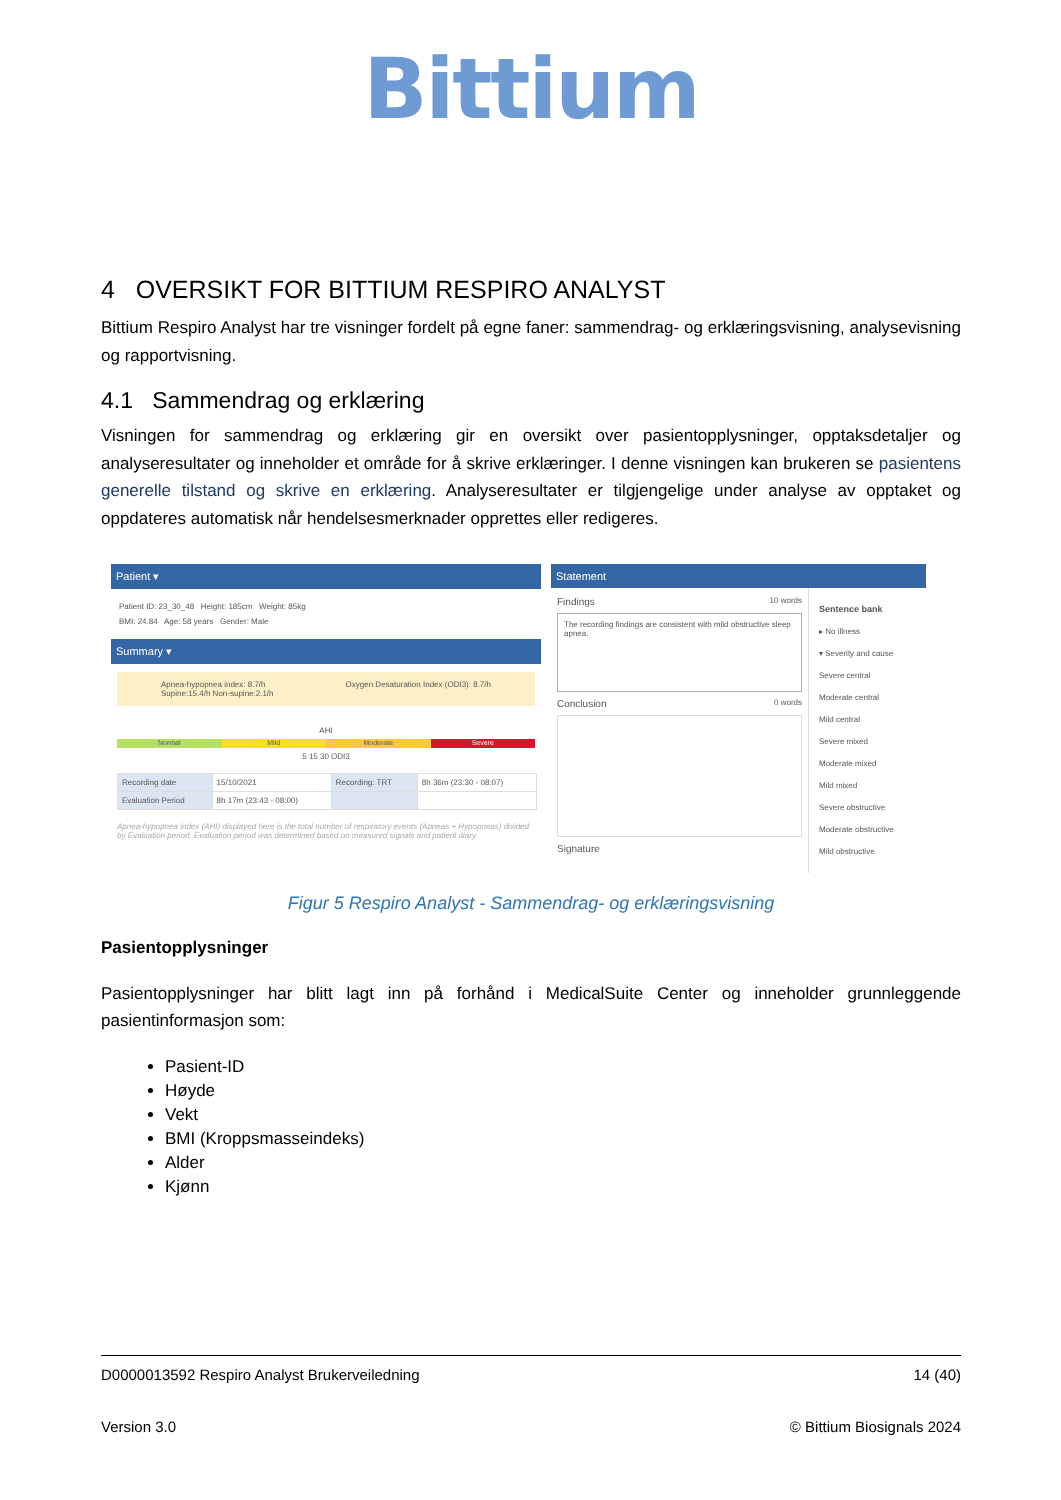Bittium
4 OVERSIKT FOR BITTIUM RESPIRO ANALYST
Bittium Respiro Analyst har tre visninger fordelt på egne faner: sammendrag- og erklæringsvisning, analysevisning og rapportvisning.
4.1 Sammendrag og erklæring
Visningen for sammendrag og erklæring gir en oversikt over pasientopplysninger, opptaksdetaljer og analyseresultater og inneholder et område for å skrive erklæringer. I denne visningen kan brukeren se pasientens generelle tilstand og skrive en erklæring. Analyseresultater er tilgjengelige under analyse av opptaket og oppdateres automatisk når hendelsesmerknader opprettes eller redigeres.
Patient ▾
Patient ID: 23_30_48 Height: 185cm Weight: 85kg
BMI: 24.84 Age: 58 years Gender: Male
Summary ▾
Apnea-hypopnea index: 8.7/h
Supine:15.4/h Non-supine:2.1/h Oxygen Desaturation Index (ODI3): 8.7/h
AHI
Normal Mild Moderate Severe
5 15 30 ODI3
| Recording date | 15/10/2021 | Recording: TRT | 8h 36m (23:30 - 08:07) |
| Evaluation Period | 8h 17m (23:43 - 08:00) | | |
Apnea-hypopnea index (AHI) displayed here is the total number of respiratory events (Apneas + Hypopneas) divided by Evaluation period. Evaluation period was determined based on measured signals and patient diary
Statement
Findings 10 words
The recording findings are consistent with mild obstructive sleep apnea.
Conclusion 0 words
Signature
Sentence bank
▸ No illness
▾ Severity and cause
Severe central
Moderate central
Mild central
Severe mixed
Moderate mixed
Mild mixed
Severe obstructive
Moderate obstructive
Mild obstructive
Figur 5 Respiro Analyst - Sammendrag- og erklæringsvisning
Pasientopplysninger
Pasientopplysninger har blitt lagt inn på forhånd i MedicalSuite Center og inneholder grunnleggende pasientinformasjon som:
Pasient-ID
Høyde
Vekt
BMI (Kroppsmasseindeks)
Alder
Kjønn
D0000013592 Respiro Analyst Brukerveiledning 14 (40)
Version 3.0 © Bittium Biosignals 2024